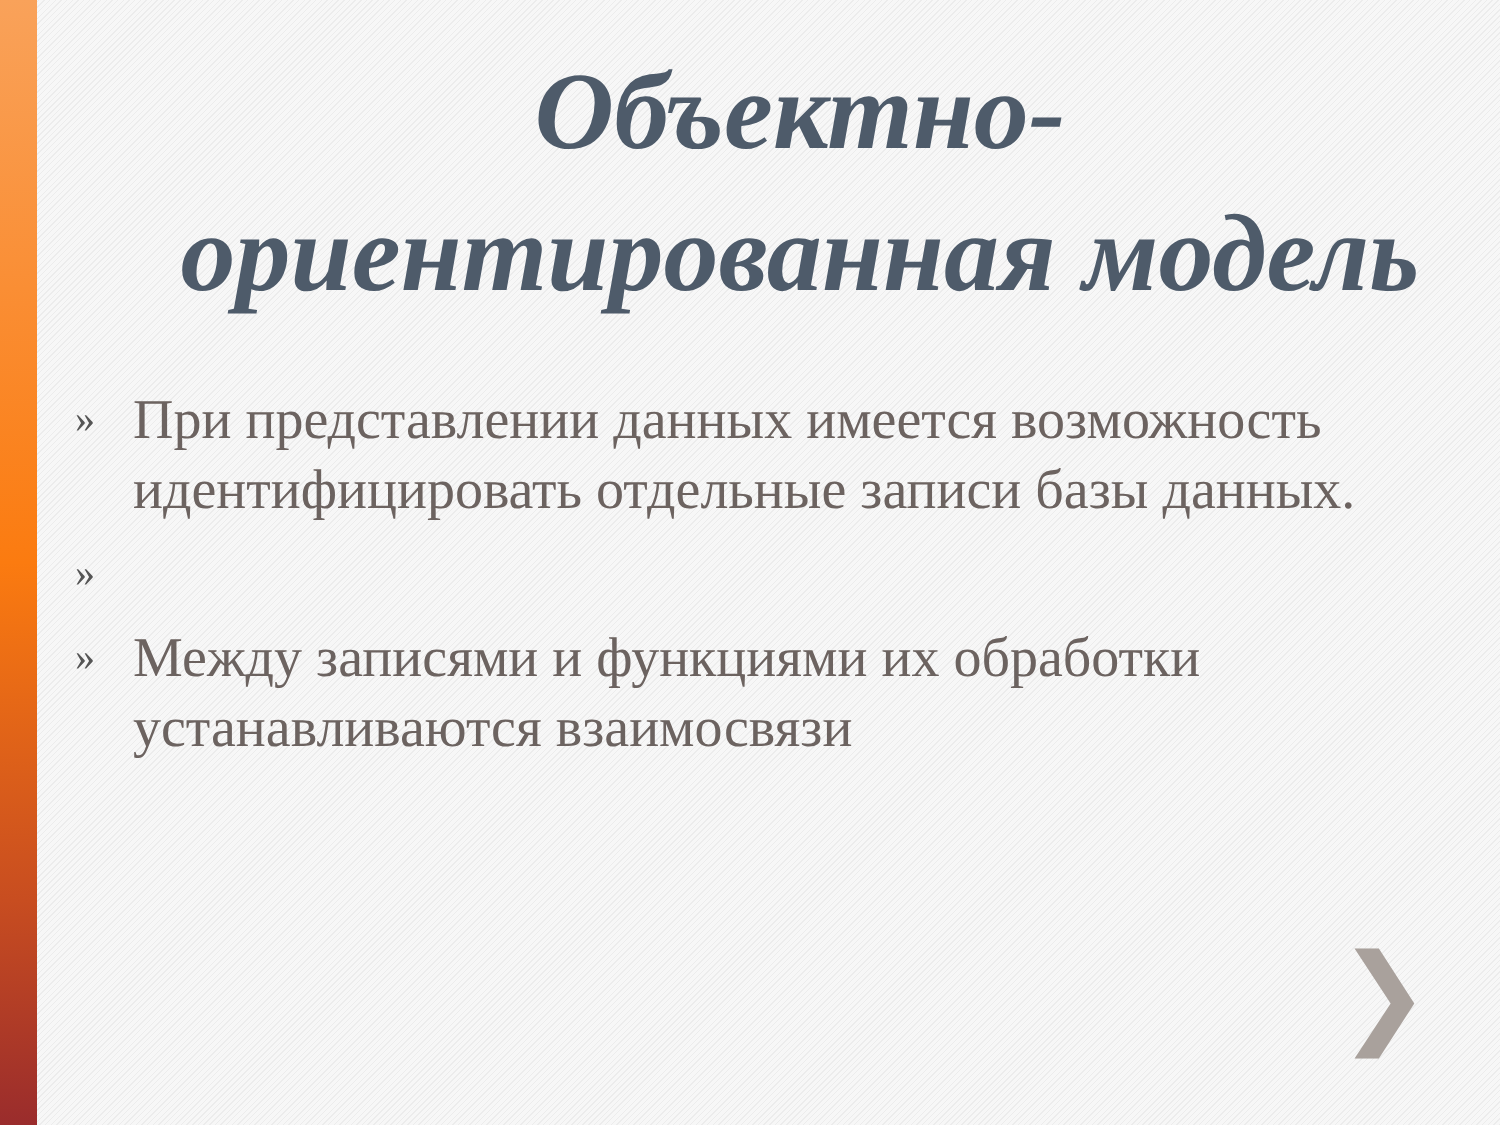Объектно-ориентированная модель
» При представлении данных имеется возможность идентифицировать отдельные записи базы данных.
»
» Между записями и функциями их обработки устанавливаются взаимосвязи
❯